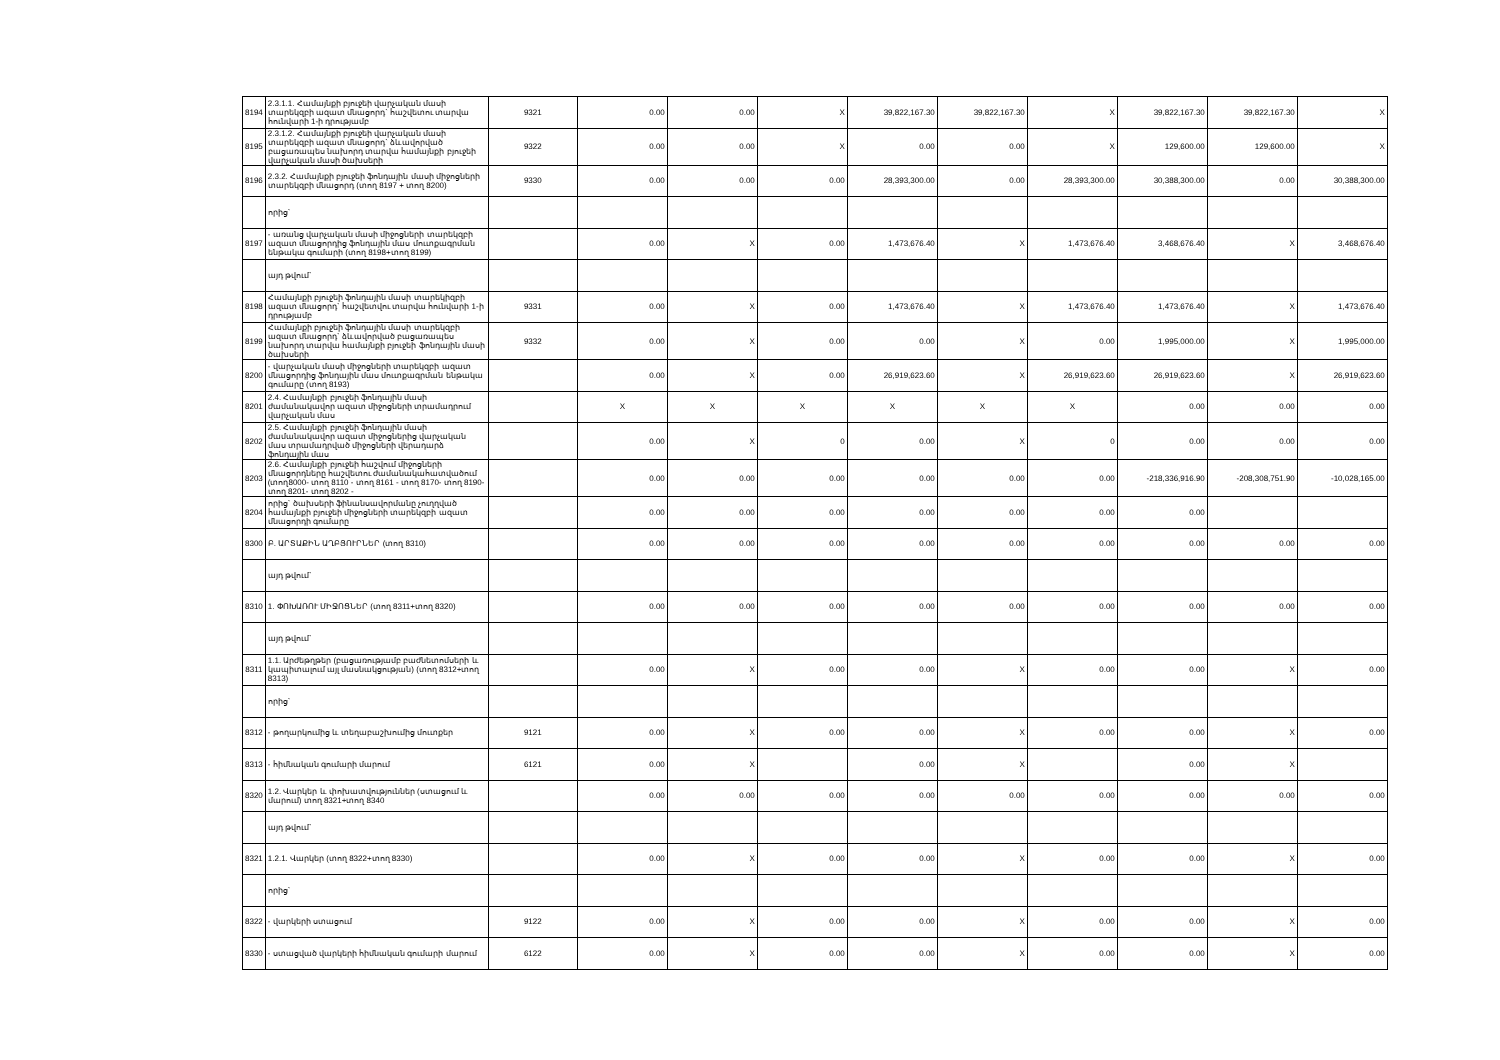| 8194 | 2.3.1.1. Համայնքի բյուջեի վարչական մասի տարեկզբի ազատ մնացորդ` հաշվետու տարվա հունվարի 1-ի դրությամբ | 9321 | 0.00 | 0.00 | X | 39,822,167.30 | 39,822,167.30 | X | 39,822,167.30 | 39,822,167.30 | X |
| 8195 | 2.3.1.2. Համայնքի բյուջեի վարչական մասի տարեկզբի ազատ մնացորդ` ձևավորված բացառապես նախորդ տարվա համայնքի բյուջեի վարչական մասի ծախսերի | 9322 | 0.00 | 0.00 | X | 0.00 | 0.00 | X | 129,600.00 | 129,600.00 | X |
| 8196 | 2.3.2. Համայնքի բյուջեի ֆոնդային մասի միջոցների տարեկզբի մնացորդ (տող 8197 + տող 8200) | 9330 | 0.00 | 0.00 | 0.00 | 28,393,300.00 | 0.00 | 28,393,300.00 | 30,388,300.00 | 0.00 | 30,388,300.00 |
| | որից` | | | | | | | | | | |
| 8197 | - առանց վարչական մասի միջոցների տարեկզբի ազատ մնացորդից ֆոնդային մաս մուտքագրման ենթակա գումարի (տող 8198+տող 8199) | | 0.00 | X | 0.00 | 1,473,676.40 | X | 1,473,676.40 | 3,468,676.40 | X | 3,468,676.40 |
| | այդ թվում` | | | | | | | | | | |
| 8198 | Համայնքի բյուջեի ֆոնդային մասի տարեկիզբի ազատ մնացորդ` հաշվետվու տարվա հունվարի 1-ի դրությամբ | 9331 | 0.00 | X | 0.00 | 1,473,676.40 | X | 1,473,676.40 | 1,473,676.40 | X | 1,473,676.40 |
| 8199 | Համայնքի բյուջեի ֆոնդային մասի տարեկզբի ազատ մնացորդ` ձևավորված բացառապես նախորդ տարվա համայնքի բյուջեի ֆոնդային մասի ծախսերի | 9332 | 0.00 | X | 0.00 | 0.00 | X | 0.00 | 1,995,000.00 | X | 1,995,000.00 |
| 8200 | - վարչական մասի միջոցների տարեկզբի ազատ մնացորդից ֆոնդային մաս մուտքագրման ենթակա գումարը (տող 8193) | | 0.00 | X | 0.00 | 26,919,623.60 | X | 26,919,623.60 | 26,919,623.60 | X | 26,919,623.60 |
| 8201 | 2.4. Համայնքի բյուջեի ֆոնդային մասի ժամանակավոր ազատ միջոցների տրամադրում վարչական մաս | | X | X | X | X | X | X | 0.00 | 0.00 | 0.00 |
| 8202 | 2.5. Համայնքի բյուջեի ֆոնդային մասի ժամանակավոր ազատ միջոցներից վարչական մաս տրամադրված միջոցների վերադարձ ֆոնդային մաս | | 0.00 | X | 0 | 0.00 | X | 0 | 0.00 | 0.00 | 0.00 |
| 8203 | 2.6. Համայնքի բյուջեի հաշվում միջոցների մնացորդները հաշվետու ժամանակահատվածում (տող8000- տող 8110 - տող 8161 - տող 8170- տող 8190- տող 8201- տող 8202 - | | 0.00 | 0.00 | 0.00 | 0.00 | 0.00 | 0.00 | -218,336,916.90 | -208,308,751.90 | -10,028,165.00 |
| 8204 | որից` ծախսերի ֆինանսավորմանը չուղղված համայնքի բյուջեի միջոցների տարեկզբի ազատ մնացորդի գումարը | | 0.00 | 0.00 | 0.00 | 0.00 | 0.00 | 0.00 | 0.00 | | |
| 8300 | Բ. ԱՐՏԱՔԻՆ ԱՂԲՅՈՒՐՆԵՐ (տող 8310) | | 0.00 | 0.00 | 0.00 | 0.00 | 0.00 | 0.00 | 0.00 | 0.00 | 0.00 |
| | այդ թվում` | | | | | | | | | | |
| 8310 | 1. ՓՈԽԱՌՈՒ ՄԻՋՈՑՆԵՐ (տող 8311+տող 8320) | | 0.00 | 0.00 | 0.00 | 0.00 | 0.00 | 0.00 | 0.00 | 0.00 | 0.00 |
| | այդ թվում` | | | | | | | | | | |
| 8311 | 1.1. Արժեթղթեր (բացառությամբ բաժնետոմսերի և կապիտալում այլ մասնակցության) (տող 8312+տող 8313) | | 0.00 | X | 0.00 | 0.00 | X | 0.00 | 0.00 | X | 0.00 |
| | որից` | | | | | | | | | | |
| 8312 | - թողարկումից և տեղաբաշխումից մուտքեր | 9121 | 0.00 | X | 0.00 | 0.00 | X | 0.00 | 0.00 | X | 0.00 |
| 8313 | - հիմնական գումարի մարում | 6121 | 0.00 | X | | 0.00 | X | | 0.00 | X | |
| 8320 | 1.2. Վարկեր և փոխատվություններ (ստացում և մարում) տող 8321+տող 8340 | | 0.00 | 0.00 | 0.00 | 0.00 | 0.00 | 0.00 | 0.00 | 0.00 | 0.00 |
| | այդ թվում` | | | | | | | | | | |
| 8321 | 1.2.1. Վարկեր (տող 8322+տող 8330) | | 0.00 | X | 0.00 | 0.00 | X | 0.00 | 0.00 | X | 0.00 |
| | որից` | | | | | | | | | | |
| 8322 | - վարկերի ստացում | 9122 | 0.00 | X | 0.00 | 0.00 | X | 0.00 | 0.00 | X | 0.00 |
| 8330 | - ստացված վարկերի հիմնական գումարի մարում | 6122 | 0.00 | X | 0.00 | 0.00 | X | 0.00 | 0.00 | X | 0.00 |